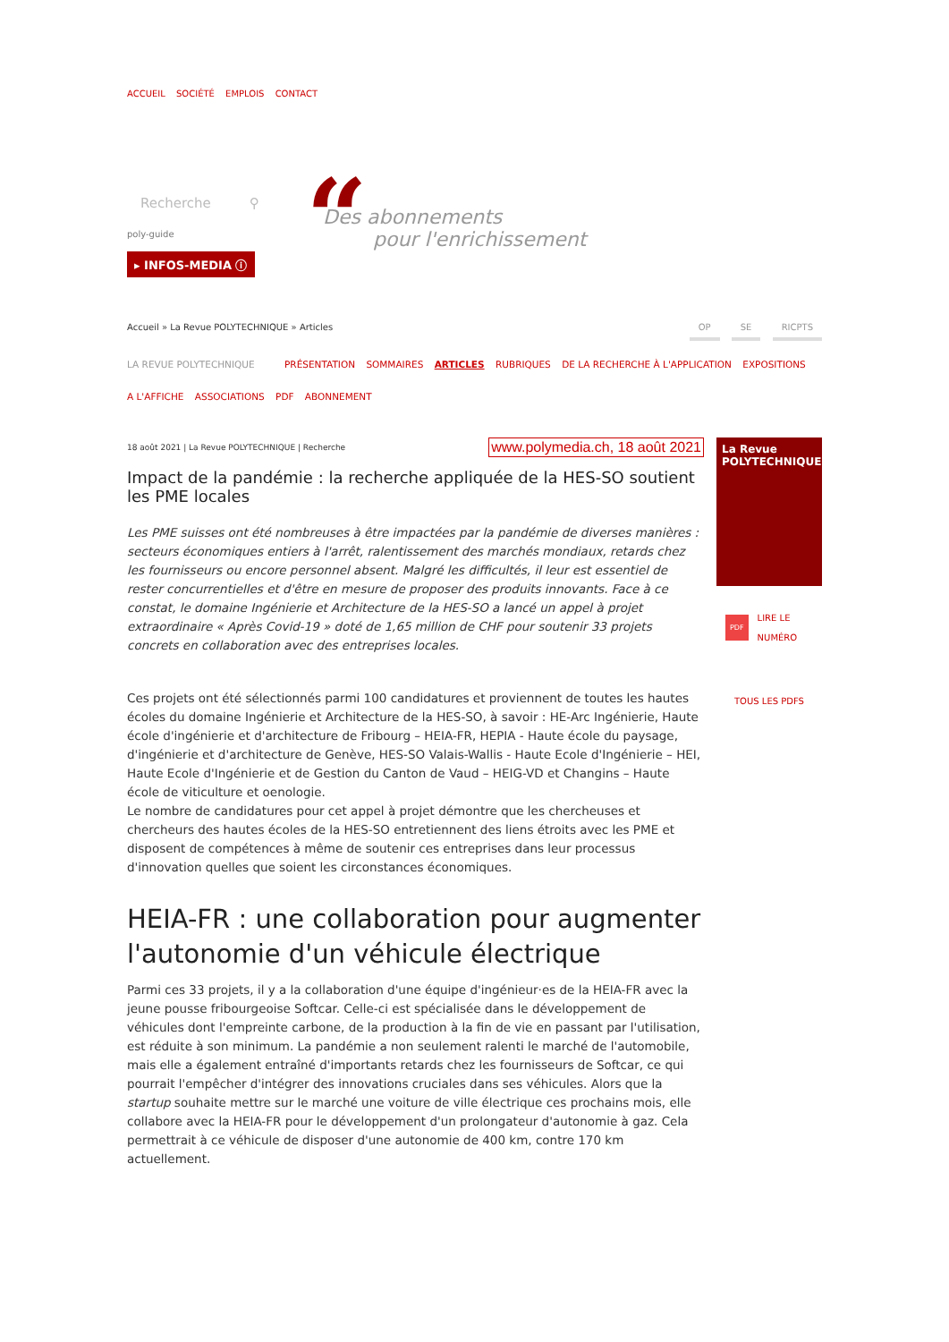ACCUEIL SOCIÉTÉ EMPLOIS CONTACT
Recherche ⚲
poly-guide
▸ INFOS-MEDIA ⓘ
“
Des abonnements
pour l'enrichissement
Accueil » La Revue POLYTECHNIQUE » Articles
OP SE RICPTS
LA REVUE POLYTECHNIQUE PRÉSENTATION SOMMAIRES ARTICLES RUBRIQUES DE LA RECHERCHE À L'APPLICATION EXPOSITIONS
A L'AFFICHE ASSOCIATIONS PDF ABONNEMENT
18 août 2021 | La Revue POLYTECHNIQUE | Recherche www.polymedia.ch, 18 août 2021
Impact de la pandémie : la recherche appliquée de la HES-SO soutient les PME locales
Les PME suisses ont été nombreuses à être impactées par la pandémie de diverses manières : secteurs économiques entiers à l'arrêt, ralentissement des marchés mondiaux, retards chez les fournisseurs ou encore personnel absent. Malgré les difficultés, il leur est essentiel de rester concurrentielles et d'être en mesure de proposer des produits innovants. Face à ce constat, le domaine Ingénierie et Architecture de la HES-SO a lancé un appel à projet extraordinaire « Après Covid-19 » doté de 1,65 million de CHF pour soutenir 33 projets concrets en collaboration avec des entreprises locales.
Ces projets ont été sélectionnés parmi 100 candidatures et proviennent de toutes les hautes écoles du domaine Ingénierie et Architecture de la HES-SO, à savoir : HE-Arc Ingénierie, Haute école d'ingénierie et d'architecture de Fribourg – HEIA-FR, HEPIA - Haute école du paysage, d'ingénierie et d'architecture de Genève, HES-SO Valais-Wallis - Haute Ecole d'Ingénierie – HEI, Haute Ecole d'Ingénierie et de Gestion du Canton de Vaud – HEIG-VD et Changins – Haute école de viticulture et oenologie.
Le nombre de candidatures pour cet appel à projet démontre que les chercheuses et chercheurs des hautes écoles de la HES-SO entretiennent des liens étroits avec les PME et disposent de compétences à même de soutenir ces entreprises dans leur processus d'innovation quelles que soient les circonstances économiques.
HEIA-FR : une collaboration pour augmenter l'autonomie d'un véhicule électrique
Parmi ces 33 projets, il y a la collaboration d'une équipe d'ingénieur·es de la HEIA-FR avec la jeune pousse fribourgeoise Softcar. Celle-ci est spécialisée dans le développement de véhicules dont l'empreinte carbone, de la production à la fin de vie en passant par l'utilisation, est réduite à son minimum. La pandémie a non seulement ralenti le marché de l'automobile, mais elle a également entraîné d'importants retards chez les fournisseurs de Softcar, ce qui pourrait l'empêcher d'intégrer des innovations cruciales dans ses véhicules. Alors que la startup souhaite mettre sur le marché une voiture de ville électrique ces prochains mois, elle collabore avec la HEIA-FR pour le développement d'un prolongateur d'autonomie à gaz. Cela permettrait à ce véhicule de disposer d'une autonomie de 400 km, contre 170 km actuellement.
La Revue
POLYTECHNIQUE
PDF LIRE LE
NUMÉRO
TOUS LES PDFS